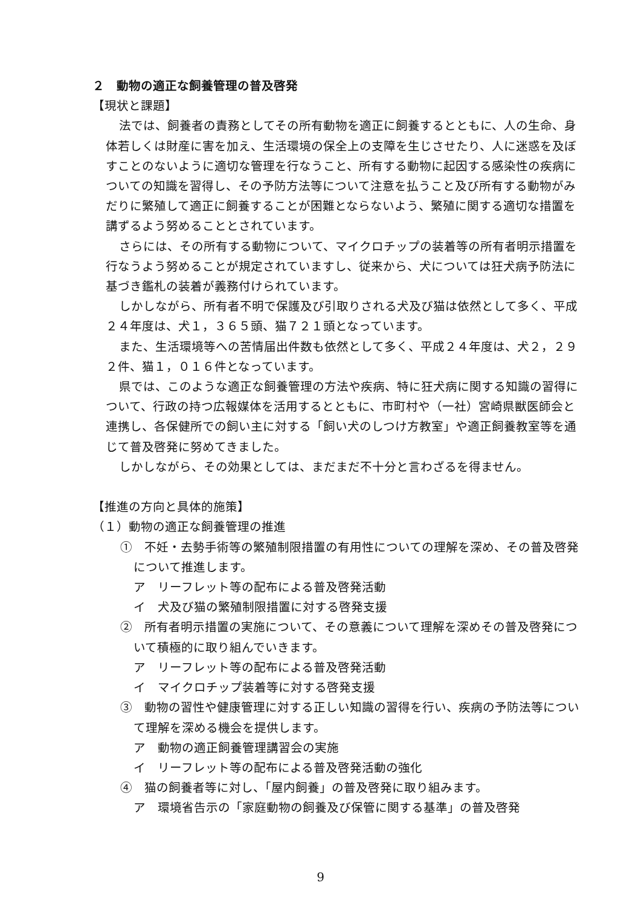２　動物の適正な飼養管理の普及啓発
【現状と課題】
法では、飼養者の責務としてその所有動物を適正に飼養するとともに、人の生命、身体若しくは財産に害を加え、生活環境の保全上の支障を生じさせたり、人に迷惑を及ぼすことのないように適切な管理を行なうこと、所有する動物に起因する感染性の疾病についての知識を習得し、その予防方法等について注意を払うこと及び所有する動物がみだりに繁殖して適正に飼養することが困難とならないよう、繁殖に関する適切な措置を講ずるよう努めることとされています。
さらには、その所有する動物について、マイクロチップの装着等の所有者明示措置を行なうよう努めることが規定されていますし、従来から、犬については狂犬病予防法に基づき鑑札の装着が義務付けられています。
しかしながら、所有者不明で保護及び引取りされる犬及び猫は依然として多く、平成２４年度は、犬１，３６５頭、猫７２１頭となっています。
また、生活環境等への苦情届出件数も依然として多く、平成２４年度は、犬２，２９２件、猫１，０１６件となっています。
県では、このような適正な飼養管理の方法や疾病、特に狂犬病に関する知識の習得について、行政の持つ広報媒体を活用するとともに、市町村や（一社）宮崎県獣医師会と連携し、各保健所での飼い主に対する「飼い犬のしつけ方教室」や適正飼養教室等を通じて普及啓発に努めてきました。
しかしながら、その効果としては、まだまだ不十分と言わざるを得ません。
【推進の方向と具体的施策】
（１）動物の適正な飼養管理の推進
①　不妊・去勢手術等の繁殖制限措置の有用性についての理解を深め、その普及啓発について推進します。
ア　リーフレット等の配布による普及啓発活動
イ　犬及び猫の繁殖制限措置に対する啓発支援
②　所有者明示措置の実施について、その意義について理解を深めその普及啓発について積極的に取り組んでいきます。
ア　リーフレット等の配布による普及啓発活動
イ　マイクロチップ装着等に対する啓発支援
③　動物の習性や健康管理に対する正しい知識の習得を行い、疾病の予防法等について理解を深める機会を提供します。
ア　動物の適正飼養管理講習会の実施
イ　リーフレット等の配布による普及啓発活動の強化
④　猫の飼養者等に対し、「屋内飼養」の普及啓発に取り組みます。
ア　環境省告示の「家庭動物の飼養及び保管に関する基準」の普及啓発
9